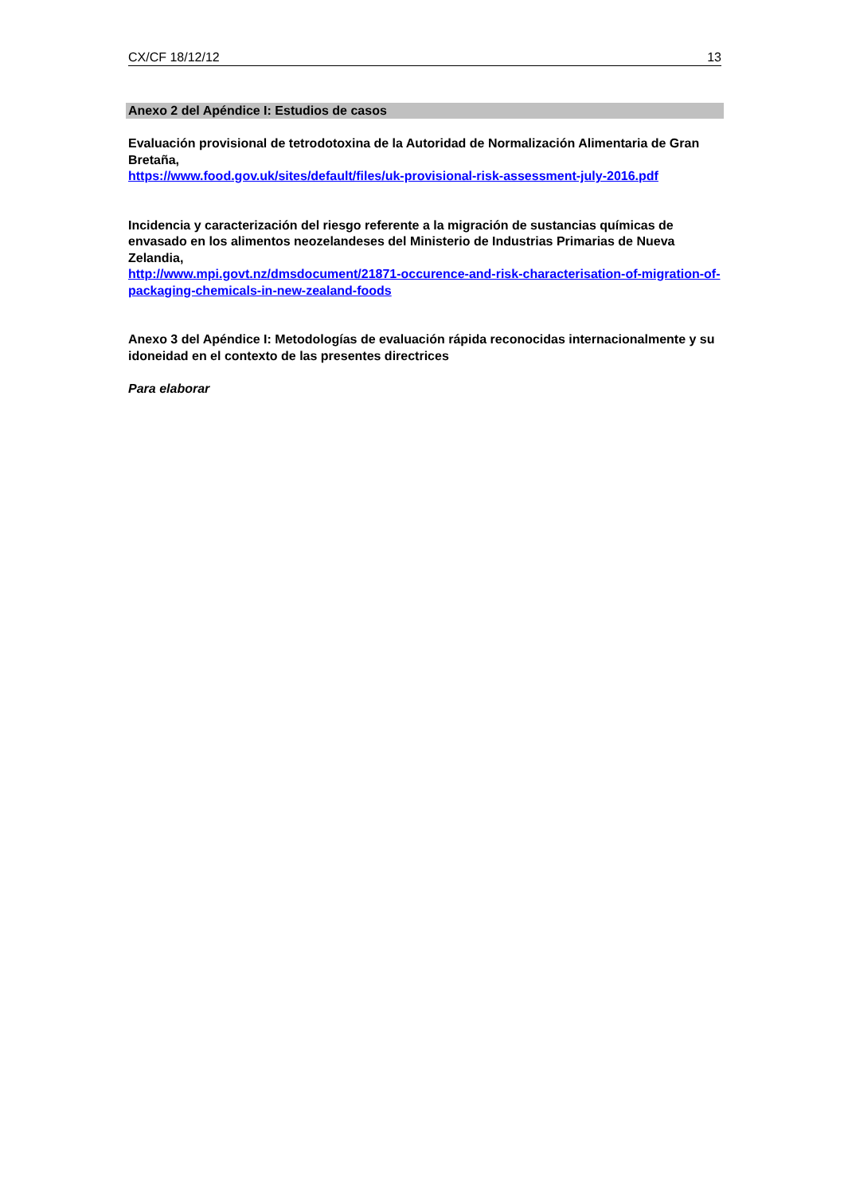CX/CF 18/12/12 13
Anexo 2 del Apéndice I: Estudios de casos
Evaluación provisional de tetrodotoxina de la Autoridad de Normalización Alimentaria de Gran Bretaña,
https://www.food.gov.uk/sites/default/files/uk-provisional-risk-assessment-july-2016.pdf
Incidencia y caracterización del riesgo referente a la migración de sustancias químicas de envasado en los alimentos neozelandeses del Ministerio de Industrias Primarias de Nueva Zelandia,
http://www.mpi.govt.nz/dmsdocument/21871-occurence-and-risk-characterisation-of-migration-of-packaging-chemicals-in-new-zealand-foods
Anexo 3 del Apéndice I: Metodologías de evaluación rápida reconocidas internacionalmente y su idoneidad en el contexto de las presentes directrices
Para elaborar